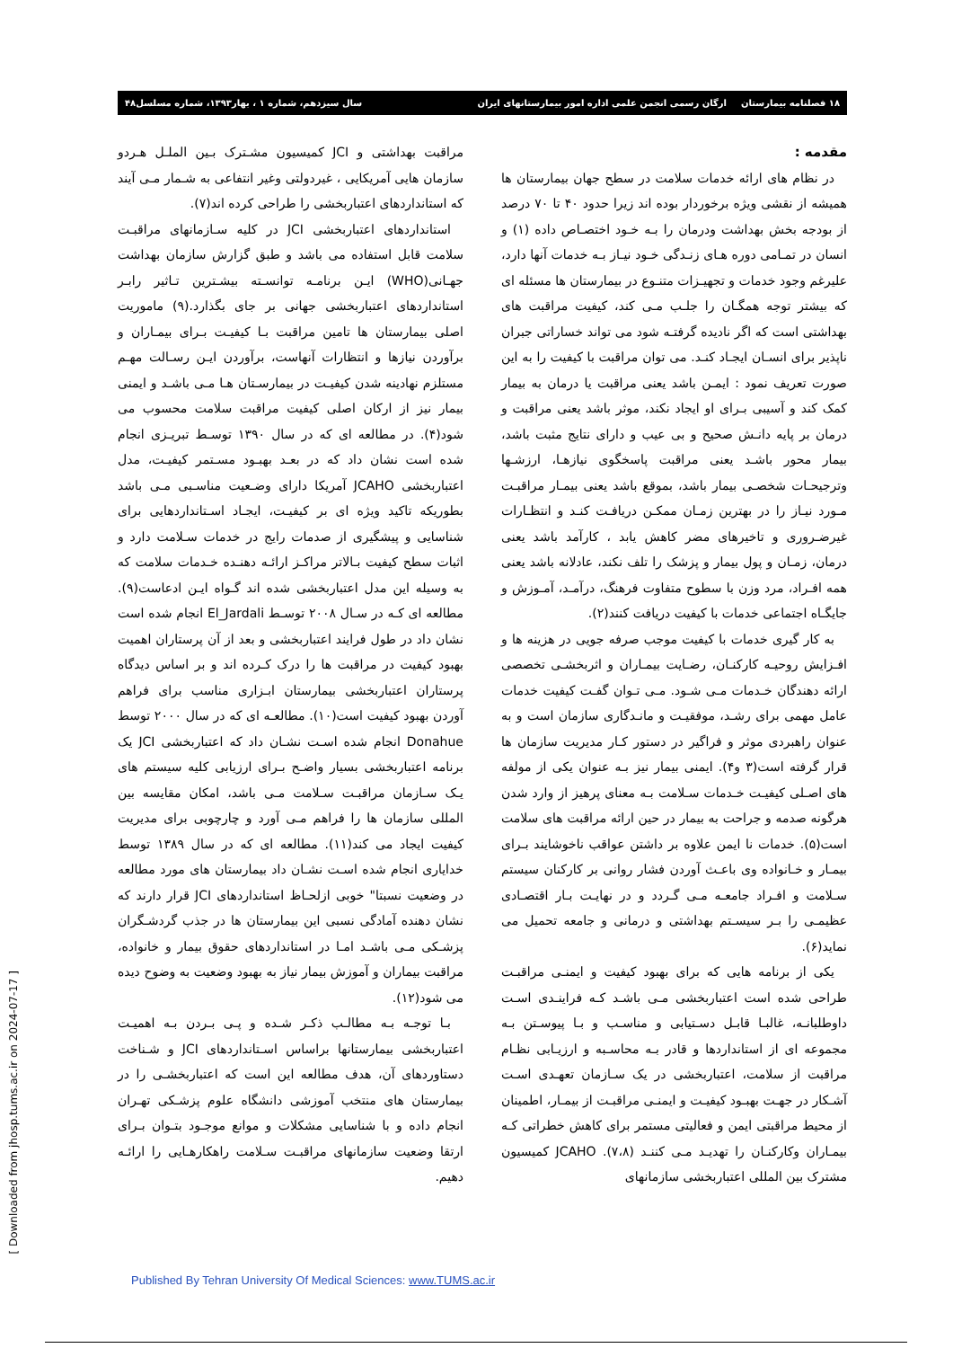۱۸ فصلنامه بیمارستان ارگان رسمی انجمن علمی اداره امور بیمارستانهای ایران سال سیزدهم، شماره ۱ ، بهار۱۳۹۳، شماره مسلسل۴۸
مقدمه :
در نظام های ارائه خدمات سلامت در سطح جهان بیمارستان ها همیشه از نقشی ویژه برخوردار بوده اند زیرا حدود ۴۰ تا ۷۰ درصد از بودجه بخش بهداشت ودرمان را بـه خـود اختصـاص داده (۱) و انسان در تمـامی دوره هـای زنـدگی خـود نیـاز بـه خدمات آنها دارد، علیرغم وجود خدمات و تجهیـزات متنـوع در بیمارستان ها مسئله ای که بیشتر توجه همگـان را جلـب مـی کند، کیفیت مراقبت های بهداشتی است که اگر نادیده گرفتـه شود می تواند خساراتی جبران ناپذیر برای انسـان ایجـاد کنـد. می توان مراقبت با کیفیت را به این صورت تعریف نمود : ایمـن باشد یعنی مراقبت یا درمان به بیمار کمک کند و آسیبی بـرای او ایجاد نکند، موثر باشد یعنی مراقبت و درمان بر پایه دانـش صحیح و بی عیب و دارای نتایج مثبت باشد، بیمار محور باشـد یعنی مراقبت پاسخگوی نیازهـا، ارزشـها وترجیحـات شخصـی بیمار باشد، بموقع باشد یعنی بیمـار مراقبـت مـورد نیـاز را در بهترین زمـان ممکـن دریافـت کنـد و انتظـارات غیرضـروری و تاخیرهای مضر کاهش یابد ، کارآمد باشد یعنی درمان، زمـان و پول بیمار و پزشک را تلف نکند، عادلانه باشد یعنی همه افـراد، مرد وزن با سطوح متفاوت فرهنگ، درآمـد، آمـوزش و جایگـاه اجتماعی خدمات با کیفیت دریافت کنند(۲).
به کار گیری خدمات با کیفیت موجب صرفه جویی در هزینه ها و افـزایش روحیـه کارکنـان، رضـایت بیمـاران و اثربخشـی تخصصی ارائه دهندگان خـدمات مـی شـود. مـی تـوان گفـت کیفیت خدمات عامل مهمی برای رشـد، موفقیـت و مانـدگاری سازمان است و به عنوان راهبردی موثر و فراگیر در دستور کـار مدیریت سازمان ها قرار گرفته است(۳ و۴). ایمنی بیمار نیز بـه عنوان یکی از مولفه های اصـلی کیفیـت خـدمات سـلامت بـه معنای پرهیز از وارد شدن هرگونه صدمه و جراحت به بیمار در حین ارائه مراقبت های سلامت است(۵). خدمات نا ایمن علاوه بر داشتن عواقب ناخوشایند بـرای بیمـار و خـانواده وی باعـث آوردن فشار روانی بر کارکنان سیستم سـلامت و افـراد جامعـه مـی گـردد و در نهایـت بـار اقتصـادی عظیمـی را بـر سیسـتم بهداشتی و درمانی و جامعه تحمیل می نماید(۶).
یکی از برنامه هایی که برای بهبود کیفیت و ایمنـی مراقبـت طراحی شده است اعتباربخشی مـی باشـد کـه فراینـدی اسـت داوطلبانـه، غالبـا قابـل دسـتیابی و مناسـب و بـا پیوسـتن بـه مجموعه ای از استانداردها و قادر بـه محاسـبه و ارزیـابی نظـام مراقبت از سلامت، اعتباربخشی در یک سـازمان تعهـدی اسـت آشـکار در جهـت بهبـود کیفیـت و ایمنـی مراقبـت از بیمـار، اطمینان از محیط مراقبتی ایمن و فعالیتی مستمر برای کاهش خطراتی کـه بیمـاران وکارکنـان را تهدیـد مـی کننـد (۷،۸). JCAHO کمیسیون مشترک بین المللی اعتباربخشی سازمانهای
مراقبت بهداشتی و JCI کمیسیون مشـترک بـین الملـل هـردو سازمان هایی آمریکایی ، غیردولتی وغیر انتفاعی به شـمار مـی آیند که استانداردهای اعتباربخشی را طراحی کرده اند(۷).
استانداردهای اعتباربخشی JCI در کلیه سـازمانهای مراقبـت سلامت قابل استفاده می باشد و طبق گزارش سازمان بهداشت جهـانی(WHO) ایـن برنامـه توانسـته بیشـترین تـاثیر رابـر استانداردهای اعتباربخشی جهانی بر جای بگذارد.(۹) ماموریت اصلی بیمارستان ها تامین مراقبت بـا کیفیـت بـرای بیمـاران و برآوردن نیازها و انتظارات آنهاست، برآوردن ایـن رسـالت مهـم مستلزم نهادینه شدن کیفیـت در بیمارسـتان هـا مـی باشـد و ایمنی بیمار نیز از ارکان اصلی کیفیت مراقبت سلامت محسوب می شود(۴). در مطالعه ای که در سال ۱۳۹۰ توسـط تبریـزی انجام شده است نشان داد که در بعـد بهبـود مسـتمر کیفیـت، مدل اعتباربخشی JCAHO آمریکا دارای وضـعیت مناسـبی مـی باشد بطوریکه تاکید ویژه ای بر کیفیـت، ایجـاد اسـتانداردهایی برای شناسایی و پیشگیری از صدمات رایج در خدمات سـلامت دارد و اثبات سطح کیفیت بـالاتر مراکـز ارائـه دهنـده خـدمات سلامت که به وسیله این مدل اعتباربخشی شده اند گـواه ایـن ادعاست(۹). مطالعه ای کـه در سـال ۲۰۰۸ توسـط El_Jardali انجام شده است نشان داد در طول فرایند اعتباربخشی و بعد از آن پرستاران اهمیت بهبود کیفیت در مراقبت ها را درک کـرده اند و بر اساس دیدگاه پرستاران اعتباربخشی بیمارستان ابـزاری مناسب برای فراهم آوردن بهبود کیفیت است(۱۰). مطالعـه ای که در سال ۲۰۰۰ توسط Donahue انجام شده اسـت نشـان داد که اعتباربخشی JCI یک برنامه اعتباربخشی بسیار واضـح بـرای ارزیابی کلیه سیستم های یـک سـازمان مراقبـت سـلامت مـی باشد، امکان مقایسه بین المللی سازمان ها را فراهم مـی آورد و چارچوبی برای مدیریت کیفیت ایجاد می کند(۱۱). مطالعه ای که در سال ۱۳۸۹ توسط خدایاری انجام شده اسـت نشـان داد بیمارستان های مورد مطالعه در وضعیت نسبتا" خوبی ازلحـاظ استانداردهای JCI قرار دارند که نشان دهنده آمادگی نسبی این بیمارستان ها در جذب گردشـگران پزشـکی مـی باشـد امـا در استانداردهای حقوق بیمار و خانواده، مراقبت بیماران و آموزش بیمار نیاز به بهبود وضعیت به وضوح دیده می شود(۱۲).
بـا توجـه بـه مطالـب ذکـر شـده و پـی بـردن بـه اهمیـت اعتباربخشی بیمارستانها براساس اسـتانداردهای JCI و شـناخت دستاوردهای آن، هدف مطالعه این است که اعتباربخشـی را در بیمارستان های منتخب آموزشی دانشگاه علوم پزشـکی تهـران انجام داده و با شناسایی مشکلات و موانع موجـود بتـوان بـرای ارتقا وضعیت سازمانهای مراقبـت سـلامت راهکارهـایی را ارائـه دهیم.
[ Downloaded from jhosp.tums.ac.ir on 2024-07-17 ]
Published By Tehran University Of Medical Sciences: www.TUMS.ac.ir